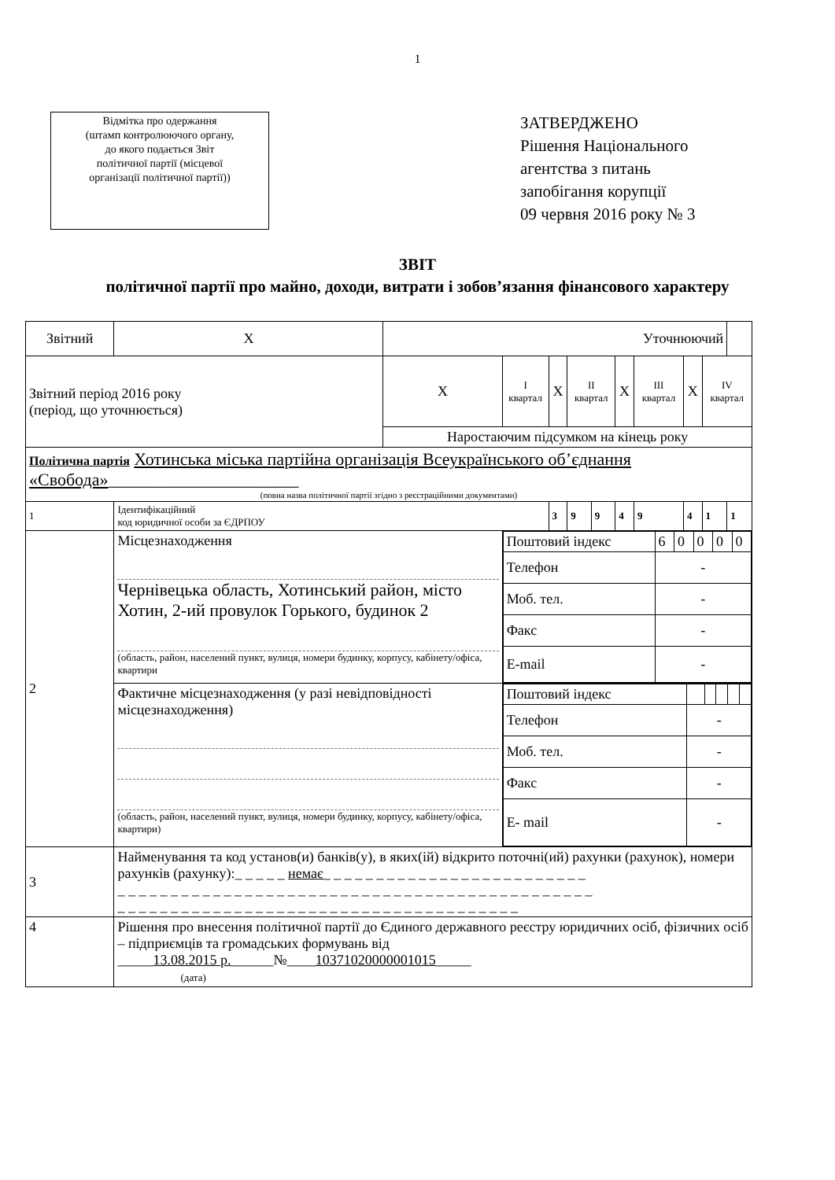1
Відмітка про одержання
(штамп контролюючого органу,
до якого подається Звіт
політичної партії (місцевої
організації політичної партії))
ЗАТВЕРДЖЕНО
Рішення Національного
агентства з питань
запобігання корупції
09 червня 2016 року № 3
ЗВІТ
політичної партії про майно, доходи, витрати і зобов’язання фінансового характеру
| Звітний | | Х | Уточнюючий | | | | | | | | | |
| Звітний період 2016 року (період, що уточнюється) | | | Х | І квартал | Х | ІІ квартал | | Х | ІІІ квартал | Х | IV квартал | |
| | | | Наростаючим підсумком на кінець року | | | | | | | | | |
| Політична партія Хотинська міська партійна організація Всеукраїнського об’єднання «Свобода» ______________________ (повна назва політичної партії згідно з реєстраційними документами) | | | | | | | | | | | | |
| 1 | Ідентифікаційний код юридичної особи за ЄДРПОУ | | | | 3 | 9 | 9 | 4 | 9 | 4 | 1 | 1 |
| 2 | Місцезнаходження Чернівецька область, Хотинський район, місто Хотин, 2-ий провулок Горького, будинок 2 (область, район, населений пункт, вулиця, номери будинку, корпусу, кабінету/офіса, квартири | | | / Поштовий індекс / 6 / 0 / 0 / 0 / 0 / / Телефон / - / / / / / / Моб. тел. / - / / / / / / Факс / - / / / / / / E-mail / - / / / / / | | | | | | | | |
| | Фактичне місцезнаходження (у разі невідповідності місцезнаходження) (область, район, населений пункт, вулиця, номери будинку, корпусу, кабінету/офіса, квартири) | | | / Поштовий індекс / / / / / / / Телефон / - / / / / / / Моб. тел. / - / / / / / / Факс / - / / / / / / E- mail / - / / / / / | | | | | | | | |
| 3 | Найменування та код установ(и) банків(у), в яких(ій) відкрито поточні(ий) рахунки (рахунок), номери рахунків (рахунку):_ _ _ _ _ немає _ _ _ _ _ _ _ _ _ _ _ _ _ _ _ _ _ _ _ _ _ _ _ _ _ _ _ _ _ _ _ _ _ _ _ _ _ _ _ _ _ _ _ _ _ _ _ _ _ _ _ _ _ _ _ _ _ _ _ _ _ _ _ _ _ _ _ _ _ _ _ _ _ _ _ _ _ _ _ _ _ _ _ _ _ _ _ _ _ _ _ _ _ _ _ _ _ _ _ _ _ _ _ _ _ _ _ _ | | | | | | | | | | | |
| 4 | Рішення про внесення політичної партії до Єдиного державного реєстру юридичних осіб, фізичних осіб – підприємців та громадських формувань від _____ 13.08.2015 р. ______№____ 10371020000001015 _____ (дата) | | | | | | | | | | | |